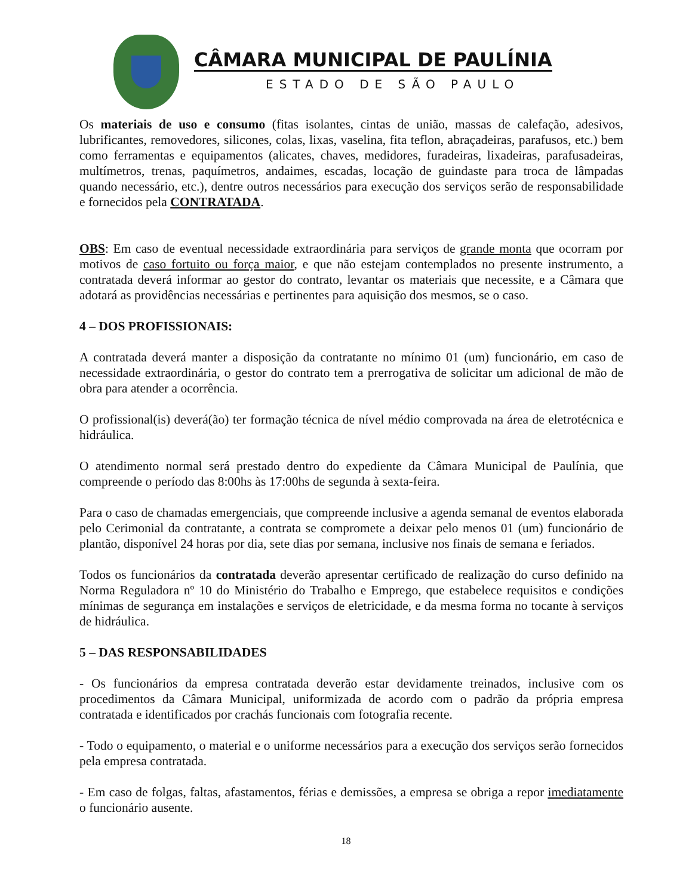CÂMARA MUNICIPAL DE PAULÍNIA
ESTADO DE SÃO PAULO
Os materiais de uso e consumo (fitas isolantes, cintas de união, massas de calefação, adesivos, lubrificantes, removedores, silicones, colas, lixas, vaselina, fita teflon, abraçadeiras, parafusos, etc.) bem como ferramentas e equipamentos (alicates, chaves, medidores, furadeiras, lixadeiras, parafusadeiras, multímetros, trenas, paquímetros, andaimes, escadas, locação de guindaste para troca de lâmpadas quando necessário, etc.), dentre outros necessários para execução dos serviços serão de responsabilidade e fornecidos pela CONTRATADA.
OBS: Em caso de eventual necessidade extraordinária para serviços de grande monta que ocorram por motivos de caso fortuito ou força maior, e que não estejam contemplados no presente instrumento, a contratada deverá informar ao gestor do contrato, levantar os materiais que necessite, e a Câmara que adotará as providências necessárias e pertinentes para aquisição dos mesmos, se o caso.
4 – DOS PROFISSIONAIS:
A contratada deverá manter a disposição da contratante no mínimo 01 (um) funcionário, em caso de necessidade extraordinária, o gestor do contrato tem a prerrogativa de solicitar um adicional de mão de obra para atender a ocorrência.
O profissional(is) deverá(ão) ter formação técnica de nível médio comprovada na área de eletrotécnica e hidráulica.
O atendimento normal será prestado dentro do expediente da Câmara Municipal de Paulínia, que compreende o período das 8:00hs às 17:00hs de segunda à sexta-feira.
Para o caso de chamadas emergenciais, que compreende inclusive a agenda semanal de eventos elaborada pelo Cerimonial da contratante, a contrata se compromete a deixar pelo menos 01 (um) funcionário de plantão, disponível 24 horas por dia, sete dias por semana, inclusive nos finais de semana e feriados.
Todos os funcionários da contratada deverão apresentar certificado de realização do curso definido na Norma Reguladora nº 10 do Ministério do Trabalho e Emprego, que estabelece requisitos e condições mínimas de segurança em instalações e serviços de eletricidade, e da mesma forma no tocante à serviços de hidráulica.
5 – DAS RESPONSABILIDADES
- Os funcionários da empresa contratada deverão estar devidamente treinados, inclusive com os procedimentos da Câmara Municipal, uniformizada de acordo com o padrão da própria empresa contratada e identificados por crachás funcionais com fotografia recente.
- Todo o equipamento, o material e o uniforme necessários para a execução dos serviços serão fornecidos pela empresa contratada.
- Em caso de folgas, faltas, afastamentos, férias e demissões, a empresa se obriga a repor imediatamente o funcionário ausente.
18